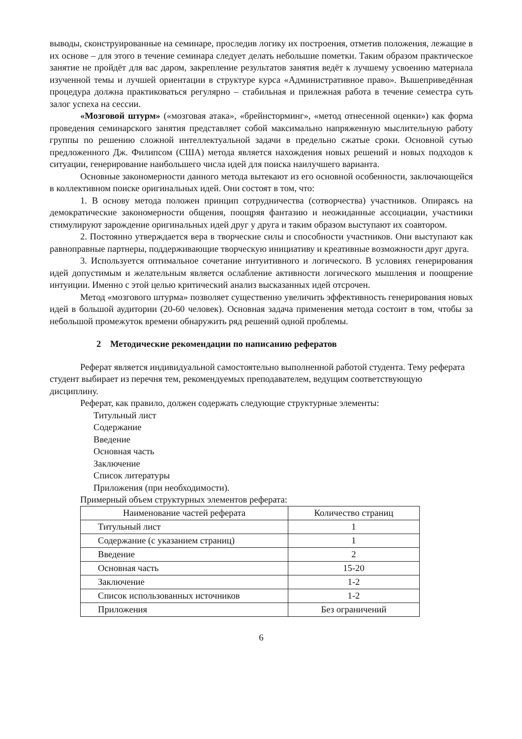выводы, сконструированные на семинаре, проследив логику их построения, отметив положения, лежащие в их основе – для этого в течение семинара следует делать небольшие пометки. Таким образом практическое занятие не пройдёт для вас даром, закрепление результатов занятия ведёт к лучшему усвоению материала изученной темы и лучшей ориентации в структуре курса «Административное право». Вышеприведённая процедура должна практиковаться регулярно – стабильная и прилежная работа в течение семестра суть залог успеха на сессии.
«Мозговой штурм» («мозговая атака», «брейнсторминг», «метод отнесенной оценки») как форма проведения семинарского занятия представляет собой максимально напряженную мыслительную работу группы по решению сложной интеллектуальной задачи в предельно сжатые сроки. Основной сутью предложенного Дж. Филипсом (США) метода является нахождения новых решений и новых подходов к ситуации, генерирование наибольшего числа идей для поиска наилучшего варианта.
Основные закономерности данного метода вытекают из его основной особенности, заключающейся в коллективном поиске оригинальных идей. Они состоят в том, что:
1. В основу метода положен принцип сотрудничества (сотворчества) участников. Опираясь на демократические закономерности общения, поощряя фантазию и неожиданные ассоциации, участники стимулируют зарождение оригинальных идей друг у друга и таким образом выступают их соавтором.
2. Постоянно утверждается вера в творческие силы и способности участников. Они выступают как равноправные партнеры, поддерживающие творческую инициативу и креативные возможности друг друга.
3. Используется оптимальное сочетание интуитивного и логического. В условиях генерирования идей допустимым и желательным является ослабление активности логического мышления и поощрение интуиции. Именно с этой целью критический анализ высказанных идей отсрочен.
Метод «мозгового штурма» позволяет существенно увеличить эффективность генерирования новых идей в большой аудитории (20-60 человек). Основная задача применения метода состоит в том, чтобы за небольшой промежуток времени обнаружить ряд решений одной проблемы.
2 Методические рекомендации по написанию рефератов
Реферат является индивидуальной самостоятельно выполненной работой студента. Тему реферата студент выбирает из перечня тем, рекомендуемых преподавателем, ведущим соответствующую дисциплину.
Реферат, как правило, должен содержать следующие структурные элементы:
Титульный лист
Содержание
Введение
Основная часть
Заключение
Список литературы
Приложения (при необходимости).
Примерный объем структурных элементов реферата:
| Наименование частей реферата | Количество страниц |
| Титульный лист | 1 |
| Содержание (с указанием страниц) | 1 |
| Введение | 2 |
| Основная часть | 15-20 |
| Заключение | 1-2 |
| Список использованных источников | 1-2 |
| Приложения | Без ограничений |
6